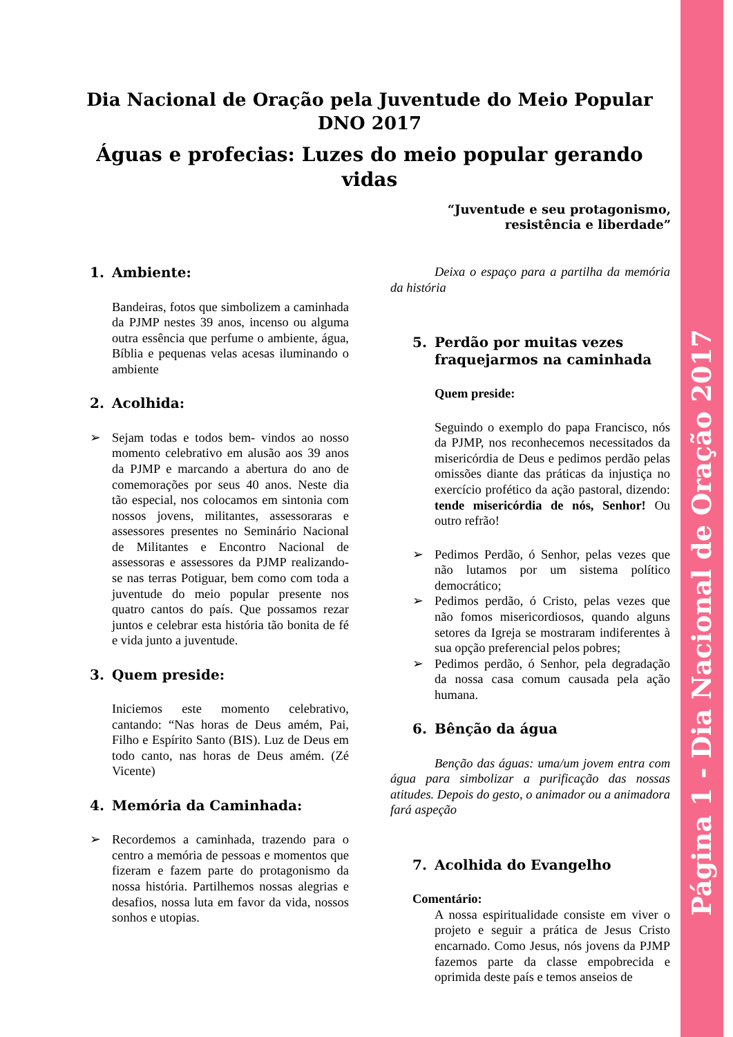Página 1 - Dia Nacional de Oração 2017
Dia Nacional de Oração pela Juventude do Meio Popular
DNO 2017
Águas e profecias: Luzes do meio popular gerando vidas
“Juventude e seu protagonismo,
resistência e liberdade”
1. Ambiente:
Bandeiras, fotos que simbolizem a caminhada da PJMP nestes 39 anos, incenso ou alguma outra essência que perfume o ambiente, água, Bíblia e pequenas velas acesas iluminando o ambiente
2. Acolhida:
Sejam todas e todos bem- vindos ao nosso momento celebrativo em alusão aos 39 anos da PJMP e marcando a abertura do ano de comemorações por seus 40 anos. Neste dia tão especial, nos colocamos em sintonia com nossos jovens, militantes, assessoraras e assessores presentes no Seminário Nacional de Militantes e Encontro Nacional de assessoras e assessores da PJMP realizando-se nas terras Potiguar, bem como com toda a juventude do meio popular presente nos quatro cantos do país. Que possamos rezar juntos e celebrar esta história tão bonita de fé e vida junto a juventude.
3. Quem preside:
Iniciemos este momento celebrativo, cantando: “Nas horas de Deus amém, Pai, Filho e Espírito Santo (BIS). Luz de Deus em todo canto, nas horas de Deus amém. (Zé Vicente)
4. Memória da Caminhada:
Recordemos a caminhada, trazendo para o centro a memória de pessoas e momentos que fizeram e fazem parte do protagonismo da nossa história. Partilhemos nossas alegrias e desafios, nossa luta em favor da vida, nossos sonhos e utopias.
Deixa o espaço para a partilha da memória da história
5. Perdão por muitas vezes fraquejarmos na caminhada
Quem preside:
Seguindo o exemplo do papa Francisco, nós da PJMP, nos reconhecemos necessitados da misericórdia de Deus e pedimos perdão pelas omissões diante das práticas da injustiça no exercício profético da ação pastoral, dizendo: tende misericórdia de nós, Senhor! Ou outro refrão!
Pedimos Perdão, ó Senhor, pelas vezes que não lutamos por um sistema político democrático;
Pedimos perdão, ó Cristo, pelas vezes que não fomos misericordiosos, quando alguns setores da Igreja se mostraram indiferentes à sua opção preferencial pelos pobres;
Pedimos perdão, ó Senhor, pela degradação da nossa casa comum causada pela ação humana.
6. Bênção da água
Benção das águas: uma/um jovem entra com água para simbolizar a purificação das nossas atitudes. Depois do gesto, o animador ou a animadora fará aspeção
7. Acolhida do Evangelho
Comentário:
A nossa espiritualidade consiste em viver o projeto e seguir a prática de Jesus Cristo encarnado. Como Jesus, nós jovens da PJMP fazemos parte da classe empobrecida e oprimida deste país e temos anseios de